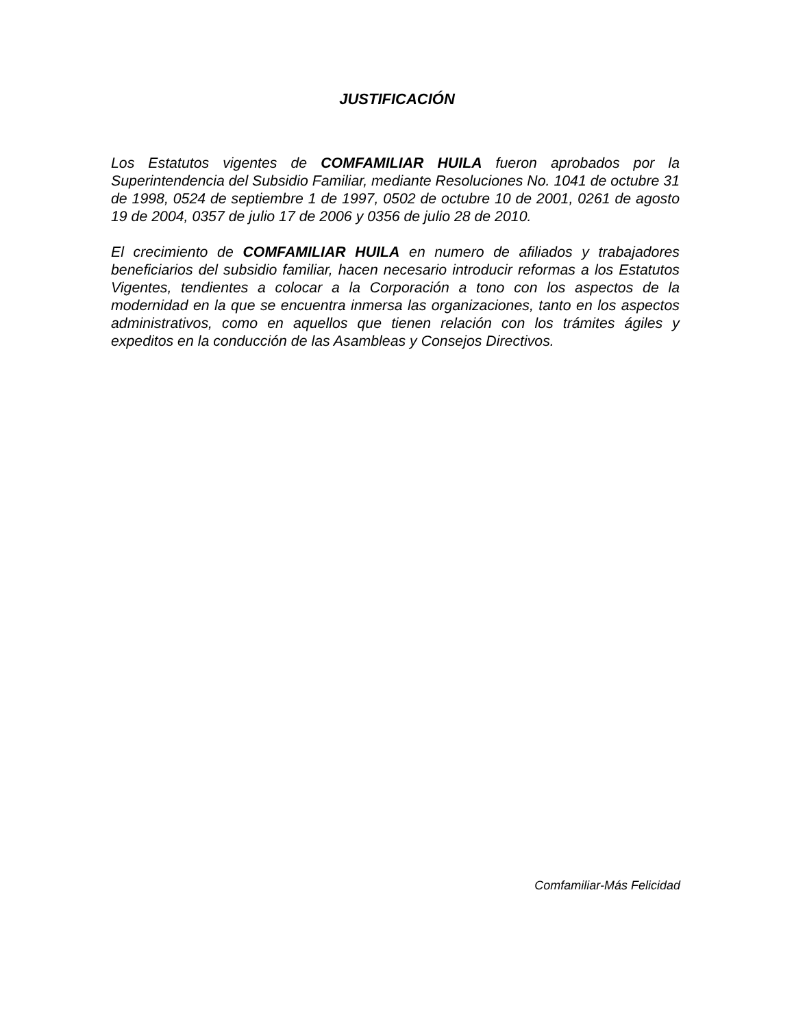JUSTIFICACIÓN
Los Estatutos vigentes de COMFAMILIAR HUILA fueron aprobados por la Superintendencia del Subsidio Familiar, mediante Resoluciones No. 1041 de octubre 31 de 1998, 0524 de septiembre 1 de 1997, 0502 de octubre 10 de 2001, 0261 de agosto 19 de 2004, 0357 de julio 17 de 2006 y 0356 de julio 28 de 2010.
El crecimiento de COMFAMILIAR HUILA en numero de afiliados y trabajadores beneficiarios del subsidio familiar, hacen necesario introducir reformas a los Estatutos Vigentes, tendientes a colocar a la Corporación a tono con los aspectos de la modernidad en la que se encuentra inmersa las organizaciones, tanto en los aspectos administrativos, como en aquellos que tienen relación con los trámites ágiles y expeditos en la conducción de las Asambleas y Consejos Directivos.
Comfamiliar-Más Felicidad